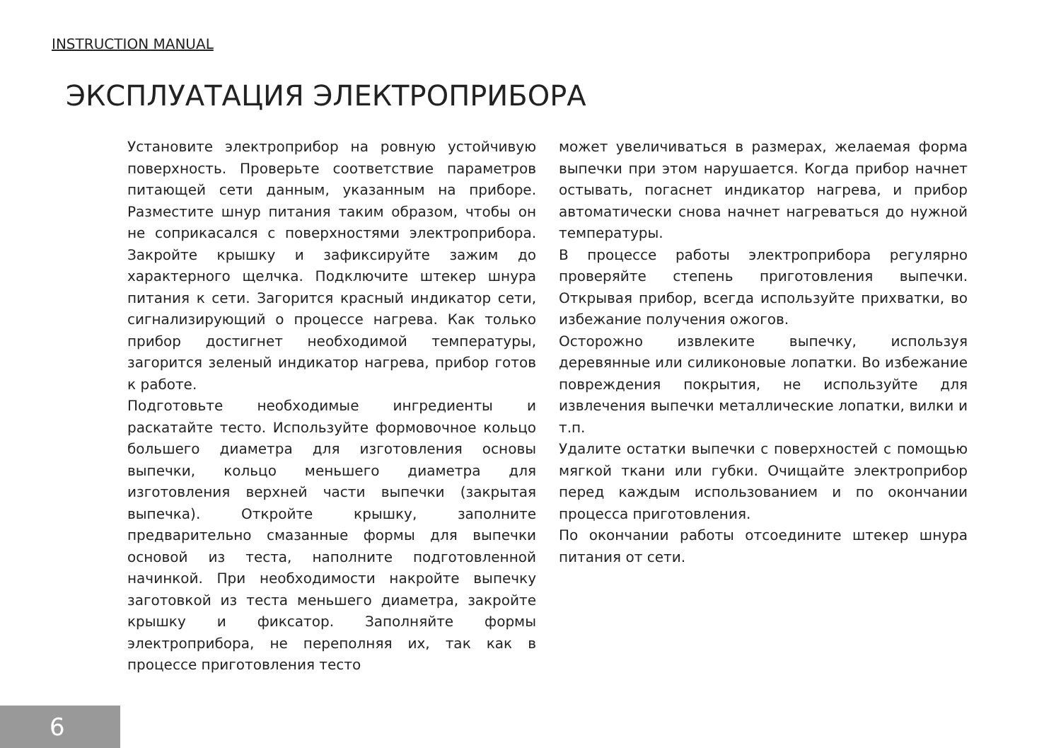INSTRUCTION MANUAL
ЭКСПЛУАТАЦИЯ ЭЛЕКТРОПРИБОРА
Установите электроприбор на ровную устойчивую поверхность. Проверьте соответствие параметров питающей сети данным, указанным на приборе. Разместите шнур питания таким образом, чтобы он не соприкасался с поверхностями электроприбора. Закройте крышку и зафиксируйте зажим до характерного щелчка. Подключите штекер шнура питания к сети. Загорится красный индикатор сети, сигнализирующий о процессе нагрева. Как только прибор достигнет необходимой температуры, загорится зеленый индикатор нагрева, прибор готов к работе.
Подготовьте необходимые ингредиенты и раскатайте тесто. Используйте формовочное кольцо большего диаметра для изготовления основы выпечки, кольцо меньшего диаметра для изготовления верхней части выпечки (закрытая выпечка). Откройте крышку, заполните предварительно смазанные формы для выпечки основой из теста, наполните подготовленной начинкой. При необходимости накройте выпечку заготовкой из теста меньшего диаметра, закройте крышку и фиксатор. Заполняйте формы электроприбора, не переполняя их, так как в процессе приготовления тесто
может увеличиваться в размерах, желаемая форма выпечки при этом нарушается. Когда прибор начнет остывать, погаснет индикатор нагрева, и прибор автоматически снова начнет нагреваться до нужной температуры.
В процессе работы электроприбора регулярно проверяйте степень приготовления выпечки. Открывая прибор, всегда используйте прихватки, во избежание получения ожогов.
Осторожно извлеките выпечку, используя деревянные или силиконовые лопатки. Во избежание повреждения покрытия, не используйте для извлечения выпечки металлические лопатки, вилки и т.п.
Удалите остатки выпечки с поверхностей с помощью мягкой ткани или губки. Очищайте электроприбор перед каждым использованием и по окончании процесса приготовления.
По окончании работы отсоедините штекер шнура питания от сети.
6